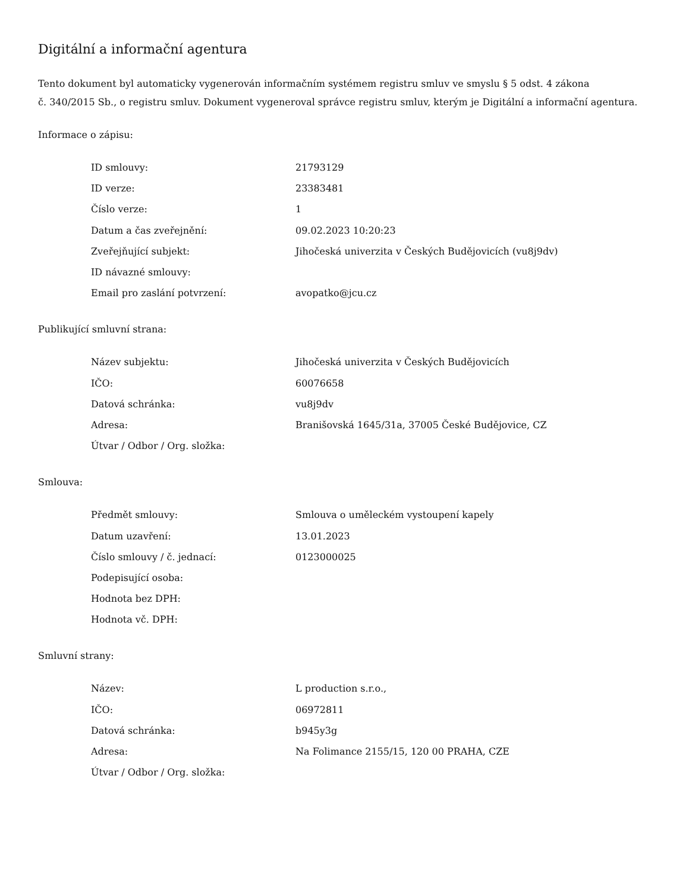Digitální a informační agentura
Tento dokument byl automaticky vygenerován informačním systémem registru smluv ve smyslu § 5 odst. 4 zákona
č. 340/2015 Sb., o registru smluv. Dokument vygeneroval správce registru smluv, kterým je Digitální a informační agentura.
Informace o zápisu:
| ID smlouvy: | 21793129 |
| ID verze: | 23383481 |
| Číslo verze: | 1 |
| Datum a čas zveřejnění: | 09.02.2023 10:20:23 |
| Zveřejňující subjekt: | Jihočeská univerzita v Českých Budějovicích (vu8j9dv) |
| ID návazné smlouvy: | |
| Email pro zaslání potvrzení: | avopatko@jcu.cz |
Publikující smluvní strana:
| Název subjektu: | Jihočeská univerzita v Českých Budějovicích |
| IČO: | 60076658 |
| Datová schránka: | vu8j9dv |
| Adresa: | Branišovská 1645/31a, 37005 České Budějovice, CZ |
| Útvar / Odbor / Org. složka: | |
Smlouva:
| Předmět smlouvy: | Smlouva o uměleckém vystoupení kapely |
| Datum uzavření: | 13.01.2023 |
| Číslo smlouvy / č. jednací: | 0123000025 |
| Podepisující osoba: | |
| Hodnota bez DPH: | |
| Hodnota vč. DPH: | |
Smluvní strany:
| Název: | L production s.r.o., |
| IČO: | 06972811 |
| Datová schránka: | b945y3g |
| Adresa: | Na Folimance 2155/15, 120 00 PRAHA, CZE |
| Útvar / Odbor / Org. složka: | |